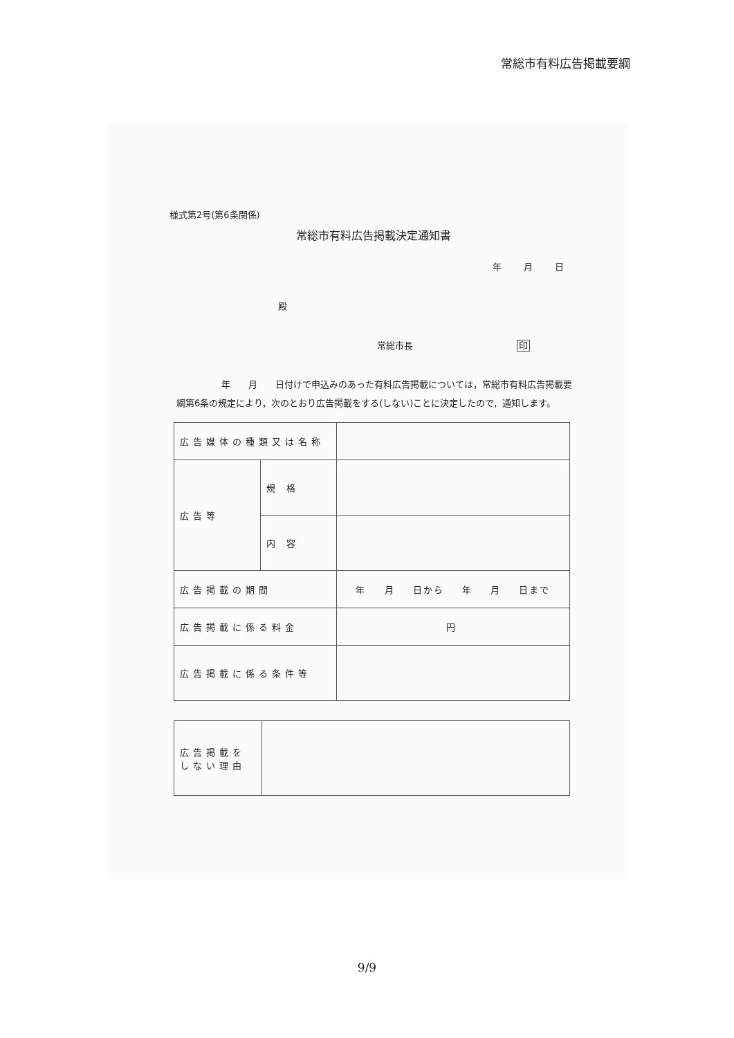常総市有料広告掲載要綱
様式第2号(第6条関係)
常総市有料広告掲載決定通知書
年 月 日
殿
常総市長 印
　　　　　年　　月　　日付けで申込みのあった有料広告掲載については，常総市有料広告掲載要綱第6条の規定により，次のとおり広告掲載をする(しない)ことに決定したので，通知します。
| 広告媒体の種類又は名称 | | |
| 広告等 | 規 格 | |
| | 内 容 | |
| 広告掲載の期間 | | 年 月 日から 年 月 日まで |
| 広告掲載に係る料金 | | 円 |
| 広告掲載に係る条件等 | | |
| 広告掲載をしない理由 | |
9/9